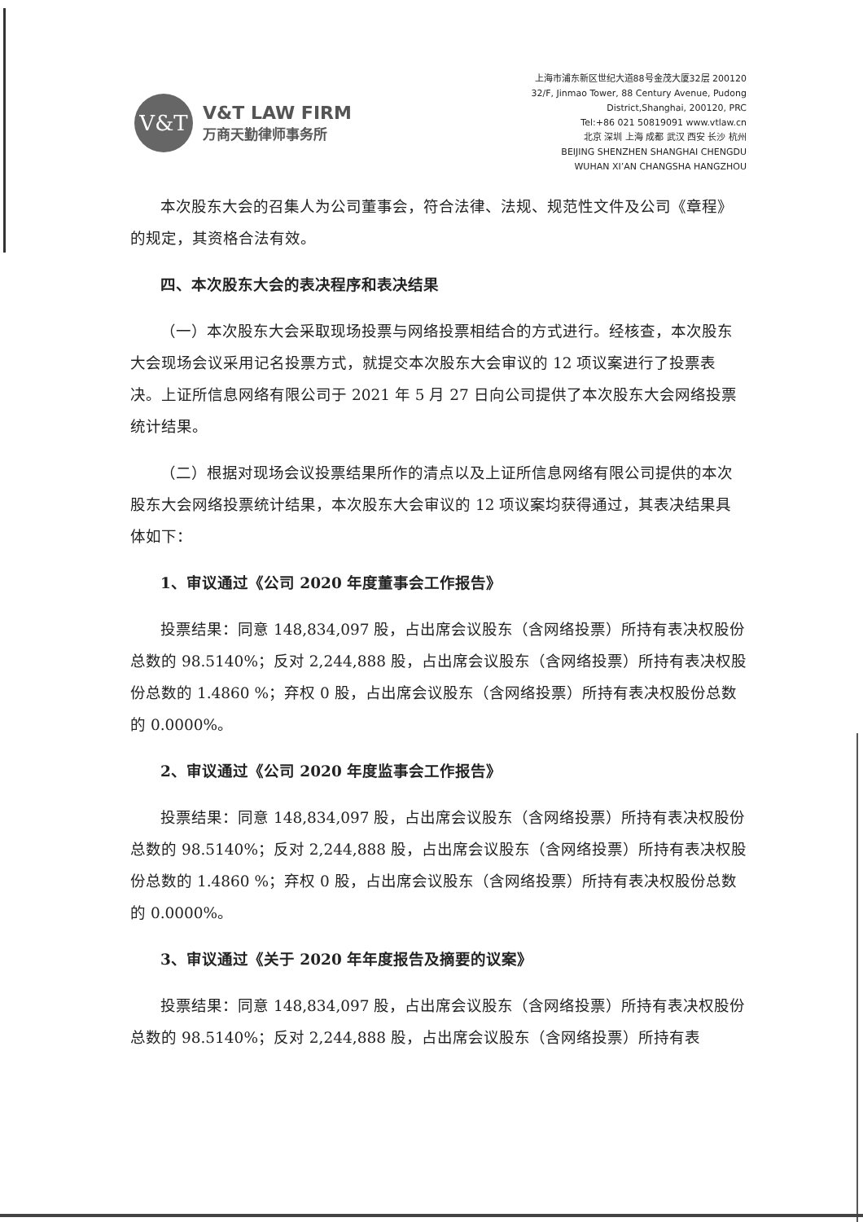V&T
V&T LAW FIRM
万商天勤律师事务所
上海市浦东新区世纪大道88号金茂大厦32层 200120
32/F, Jinmao Tower, 88 Century Avenue, Pudong
District,Shanghai, 200120, PRC
Tel:+86 021 50819091 www.vtlaw.cn
北京 深圳 上海 成都 武汉 西安 长沙 杭州
BEIJING SHENZHEN SHANGHAI CHENGDU
WUHAN XI’AN CHANGSHA HANGZHOU
本次股东大会的召集人为公司董事会，符合法律、法规、规范性文件及公司《章程》的规定，其资格合法有效。
四、本次股东大会的表决程序和表决结果
（一）本次股东大会采取现场投票与网络投票相结合的方式进行。经核查，本次股东大会现场会议采用记名投票方式，就提交本次股东大会审议的 12 项议案进行了投票表决。上证所信息网络有限公司于 2021 年 5 月 27 日向公司提供了本次股东大会网络投票统计结果。
（二）根据对现场会议投票结果所作的清点以及上证所信息网络有限公司提供的本次股东大会网络投票统计结果，本次股东大会审议的 12 项议案均获得通过，其表决结果具体如下：
1、审议通过《公司 2020 年度董事会工作报告》
投票结果：同意 148,834,097 股，占出席会议股东（含网络投票）所持有表决权股份总数的 98.5140%；反对 2,244,888 股，占出席会议股东（含网络投票）所持有表决权股份总数的 1.4860 %；弃权 0 股，占出席会议股东（含网络投票）所持有表决权股份总数的 0.0000%。
2、审议通过《公司 2020 年度监事会工作报告》
投票结果：同意 148,834,097 股，占出席会议股东（含网络投票）所持有表决权股份总数的 98.5140%；反对 2,244,888 股，占出席会议股东（含网络投票）所持有表决权股份总数的 1.4860 %；弃权 0 股，占出席会议股东（含网络投票）所持有表决权股份总数的 0.0000%。
3、审议通过《关于 2020 年年度报告及摘要的议案》
投票结果：同意 148,834,097 股，占出席会议股东（含网络投票）所持有表决权股份总数的 98.5140%；反对 2,244,888 股，占出席会议股东（含网络投票）所持有表